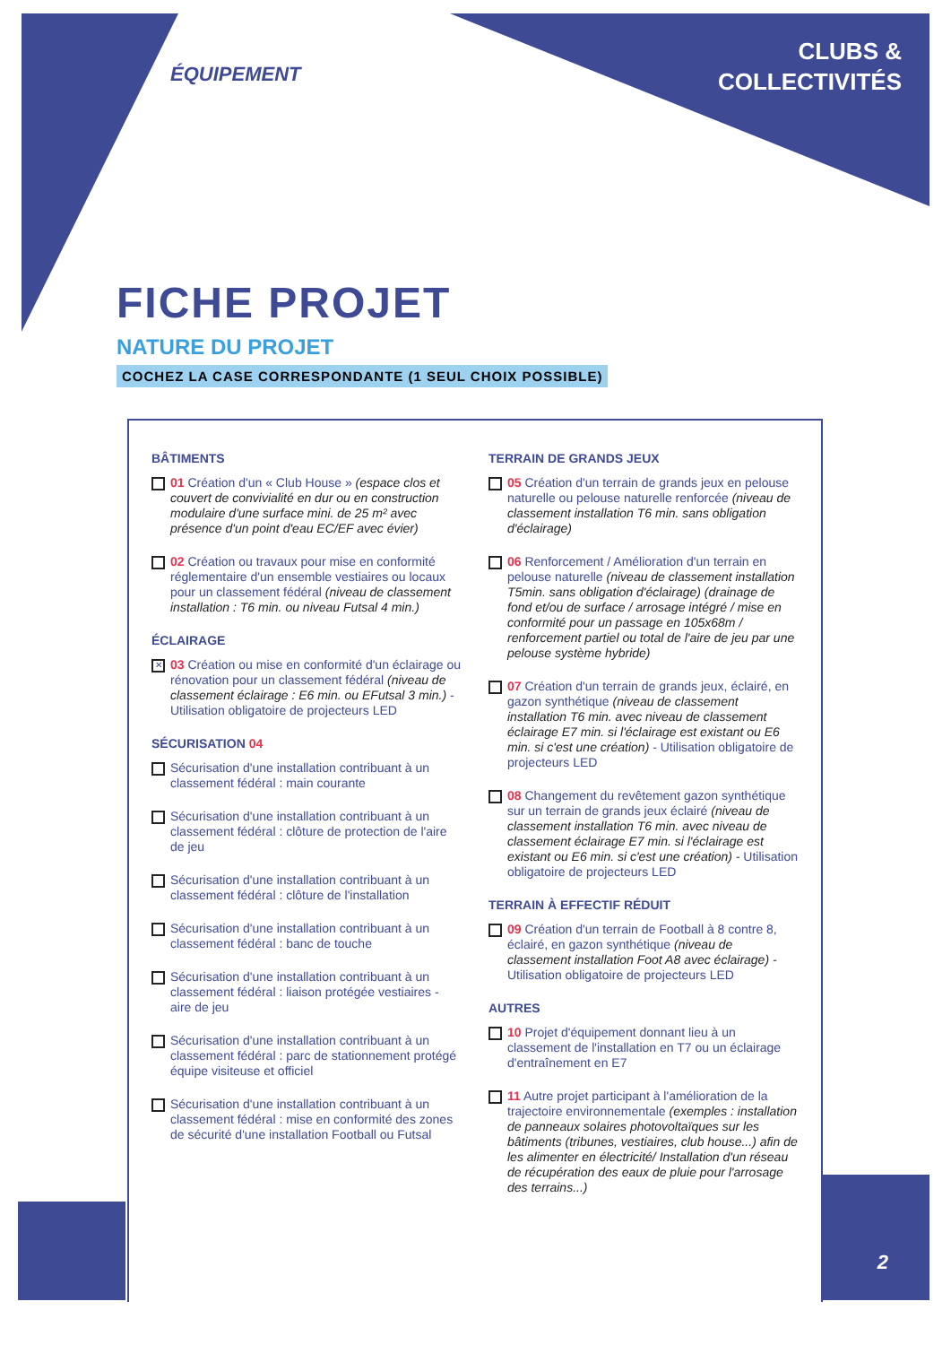ÉQUIPEMENT
CLUBS &
COLLECTIVITÉS
FICHE PROJET
NATURE DU PROJET
COCHEZ LA CASE CORRESPONDANTE (1 SEUL CHOIX POSSIBLE)
BÂTIMENTS
01 Création d'un « Club House » (espace clos et couvert de convivialité en dur ou en construction modulaire d'une surface mini. de 25 m² avec présence d'un point d'eau EC/EF avec évier)
02 Création ou travaux pour mise en conformité réglementaire d'un ensemble vestiaires ou locaux pour un classement fédéral (niveau de classement installation : T6 min. ou niveau Futsal 4 min.)
ÉCLAIRAGE
✕
03 Création ou mise en conformité d'un éclairage ou rénovation pour un classement fédéral (niveau de classement éclairage : E6 min. ou EFutsal 3 min.) - Utilisation obligatoire de projecteurs LED
SÉCURISATION 04
Sécurisation d'une installation contribuant à un classement fédéral : main courante
Sécurisation d'une installation contribuant à un classement fédéral : clôture de protection de l'aire de jeu
Sécurisation d'une installation contribuant à un classement fédéral : clôture de l'installation
Sécurisation d'une installation contribuant à un classement fédéral : banc de touche
Sécurisation d'une installation contribuant à un classement fédéral : liaison protégée vestiaires - aire de jeu
Sécurisation d'une installation contribuant à un classement fédéral : parc de stationnement protégé équipe visiteuse et officiel
Sécurisation d'une installation contribuant à un classement fédéral : mise en conformité des zones de sécurité d'une installation Football ou Futsal
TERRAIN DE GRANDS JEUX
05 Création d'un terrain de grands jeux en pelouse naturelle ou pelouse naturelle renforcée (niveau de classement installation T6 min. sans obligation d'éclairage)
06 Renforcement / Amélioration d'un terrain en pelouse naturelle (niveau de classement installation T5min. sans obligation d'éclairage) (drainage de fond et/ou de surface / arrosage intégré / mise en conformité pour un passage en 105x68m / renforcement partiel ou total de l'aire de jeu par une pelouse système hybride)
07 Création d'un terrain de grands jeux, éclairé, en gazon synthétique (niveau de classement installation T6 min. avec niveau de classement éclairage E7 min. si l'éclairage est existant ou E6 min. si c'est une création) - Utilisation obligatoire de projecteurs LED
08 Changement du revêtement gazon synthétique sur un terrain de grands jeux éclairé (niveau de classement installation T6 min. avec niveau de classement éclairage E7 min. si l'éclairage est existant ou E6 min. si c'est une création) - Utilisation obligatoire de projecteurs LED
TERRAIN À EFFECTIF RÉDUIT
09 Création d'un terrain de Football à 8 contre 8, éclairé, en gazon synthétique (niveau de classement installation Foot A8 avec éclairage) - Utilisation obligatoire de projecteurs LED
AUTRES
10 Projet d'équipement donnant lieu à un classement de l'installation en T7 ou un éclairage d'entraînement en E7
11 Autre projet participant à l'amélioration de la trajectoire environnementale (exemples : installation de panneaux solaires photovoltaïques sur les bâtiments (tribunes, vestiaires, club house...) afin de les alimenter en électricité/ Installation d'un réseau de récupération des eaux de pluie pour l'arrosage des terrains...)
2